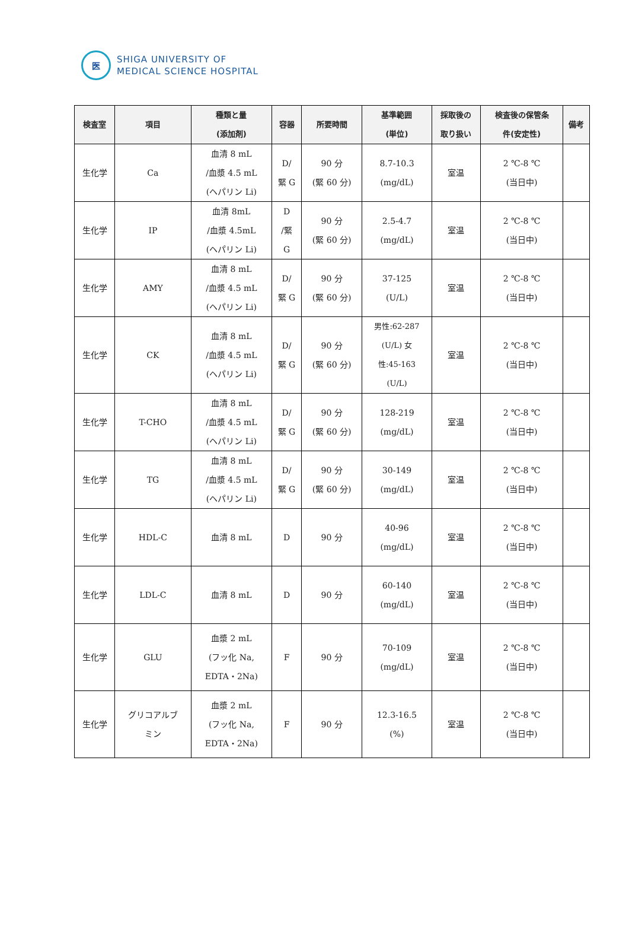医
SHIGA UNIVERSITY OF
MEDICAL SCIENCE HOSPITAL
| 検査室 | 項目 | 種類と量 (添加剤) | 容器 | 所要時間 | 基準範囲 (単位) | 採取後の 取り扱い | 検査後の保管条 件(安定性) | 備考 |
| --- | --- | --- | --- | --- | --- | --- | --- | --- |
| 生化学 | Ca | 血清 8 mL /血漿 4.5 mL (ヘパリン Li) | D/ 緊 G | 90 分 (緊 60 分) | 8.7-10.3 (mg/dL) | 室温 | 2 ℃-8 ℃ (当日中) | |
| 生化学 | IP | 血清 8mL /血漿 4.5mL (ヘパリン Li) | D /緊 G | 90 分 (緊 60 分) | 2.5-4.7 (mg/dL) | 室温 | 2 ℃-8 ℃ (当日中) | |
| 生化学 | AMY | 血清 8 mL /血漿 4.5 mL (ヘパリン Li) | D/ 緊 G | 90 分 (緊 60 分) | 37-125 (U/L) | 室温 | 2 ℃-8 ℃ (当日中) | |
| 生化学 | CK | 血清 8 mL /血漿 4.5 mL (ヘパリン Li) | D/ 緊 G | 90 分 (緊 60 分) | 男性:62-287 (U/L) 女 性:45-163 (U/L) | 室温 | 2 ℃-8 ℃ (当日中) | |
| 生化学 | T-CHO | 血清 8 mL /血漿 4.5 mL (ヘパリン Li) | D/ 緊 G | 90 分 (緊 60 分) | 128-219 (mg/dL) | 室温 | 2 ℃-8 ℃ (当日中) | |
| 生化学 | TG | 血清 8 mL /血漿 4.5 mL (ヘパリン Li) | D/ 緊 G | 90 分 (緊 60 分) | 30-149 (mg/dL) | 室温 | 2 ℃-8 ℃ (当日中) | |
| 生化学 | HDL-C | 血清 8 mL | D | 90 分 | 40-96 (mg/dL) | 室温 | 2 ℃-8 ℃ (当日中) | |
| 生化学 | LDL-C | 血清 8 mL | D | 90 分 | 60-140 (mg/dL) | 室温 | 2 ℃-8 ℃ (当日中) | |
| 生化学 | GLU | 血漿 2 mL (フッ化 Na, EDTA・2Na) | F | 90 分 | 70-109 (mg/dL) | 室温 | 2 ℃-8 ℃ (当日中) | |
| 生化学 | グリコアルブ ミン | 血漿 2 mL (フッ化 Na, EDTA・2Na) | F | 90 分 | 12.3-16.5 (%) | 室温 | 2 ℃-8 ℃ (当日中) | |